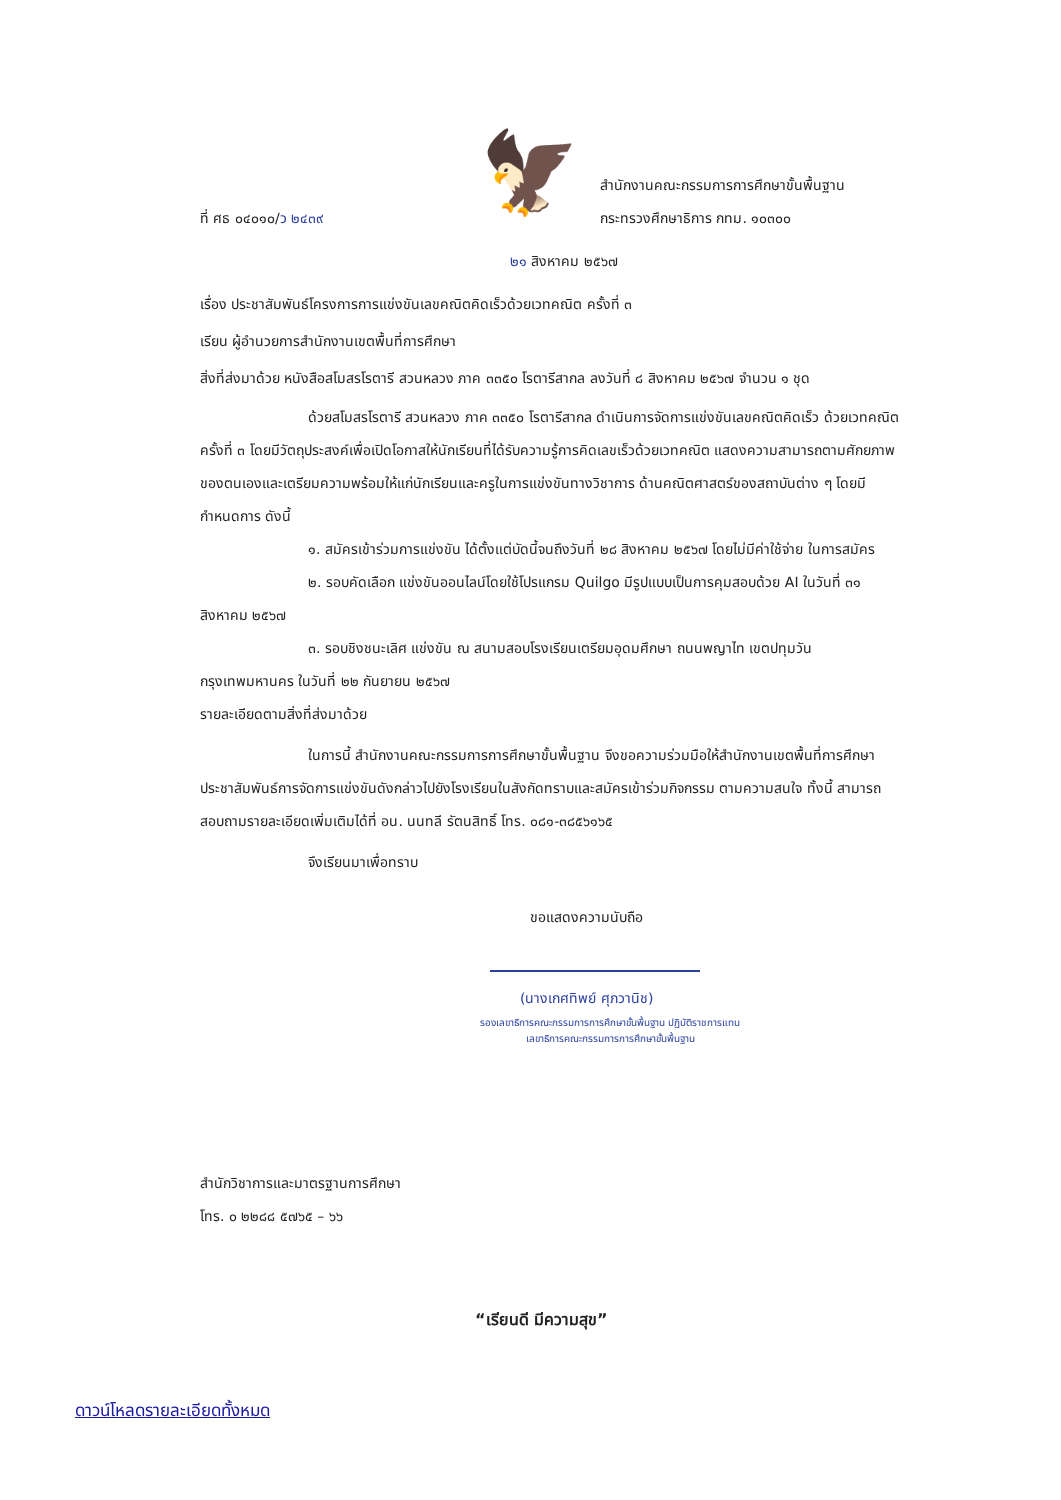ที่ ศธ ๐๔๐๑๐/ว ๒๔๓๙
🦅
สำนักงานคณะกรรมการการศึกษาขั้นพื้นฐาน
กระทรวงศึกษาธิการ กทม. ๑๐๓๐๐
๒๑ สิงหาคม ๒๕๖๗
เรื่อง ประชาสัมพันธ์โครงการการแข่งขันเลขคณิตคิดเร็วด้วยเวทคณิต ครั้งที่ ๓
เรียน ผู้อำนวยการสำนักงานเขตพื้นที่การศึกษา
สิ่งที่ส่งมาด้วย หนังสือสโมสรโรตารี สวนหลวง ภาค ๓๓๕๐ โรตารีสากล ลงวันที่ ๘ สิงหาคม ๒๕๖๗ จำนวน ๑ ชุด
ด้วยสโมสรโรตารี สวนหลวง ภาค ๓๓๕๐ โรตารีสากล ดำเนินการจัดการแข่งขันเลขคณิตคิดเร็ว ด้วยเวทคณิต ครั้งที่ ๓ โดยมีวัตถุประสงค์เพื่อเปิดโอกาสให้นักเรียนที่ได้รับความรู้การคิดเลขเร็วด้วยเวทคณิต แสดงความสามารถตามศักยภาพของตนเองและเตรียมความพร้อมให้แก่นักเรียนและครูในการแข่งขันทางวิชาการ ด้านคณิตศาสตร์ของสถาบันต่าง ๆ โดยมีกำหนดการ ดังนี้
๑. สมัครเข้าร่วมการแข่งขัน ได้ตั้งแต่บัดนี้จนถึงวันที่ ๒๘ สิงหาคม ๒๕๖๗ โดยไม่มีค่าใช้จ่าย ในการสมัคร
๒. รอบคัดเลือก แข่งขันออนไลน์โดยใช้โปรแกรม Quilgo มีรูปแบบเป็นการคุมสอบด้วย AI ในวันที่ ๓๑ สิงหาคม ๒๕๖๗
๓. รอบชิงชนะเลิศ แข่งขัน ณ สนามสอบโรงเรียนเตรียมอุดมศึกษา ถนนพญาไท เขตปทุมวัน กรุงเทพมหานคร ในวันที่ ๒๒ กันยายน ๒๕๖๗
รายละเอียดตามสิ่งที่ส่งมาด้วย
ในการนี้ สำนักงานคณะกรรมการการศึกษาขั้นพื้นฐาน จึงขอความร่วมมือให้สำนักงานเขตพื้นที่การศึกษา ประชาสัมพันธ์การจัดการแข่งขันดังกล่าวไปยังโรงเรียนในสังกัดทราบและสมัครเข้าร่วมกิจกรรม ตามความสนใจ ทั้งนี้ สามารถสอบถามรายละเอียดเพิ่มเติมได้ที่ อน. นนทลี รัตนสิทธิ์ โทร. ๐๘๑-๓๘๕๖๑๖๕
จึงเรียนมาเพื่อทราบ
ขอแสดงความนับถือ
(นางเกศทิพย์ ศุภวานิช)
รองเลขาธิการคณะกรรมการการศึกษาขั้นพื้นฐาน ปฏิบัติราชการแทน
เลขาธิการคณะกรรมการการศึกษาขั้นพื้นฐาน
สำนักวิชาการและมาตรฐานการศึกษา
โทร. ๐ ๒๒๘๘ ๕๗๖๕ – ๖๖
“เรียนดี มีความสุข”
ดาวน์โหลดรายละเอียดทั้งหมด